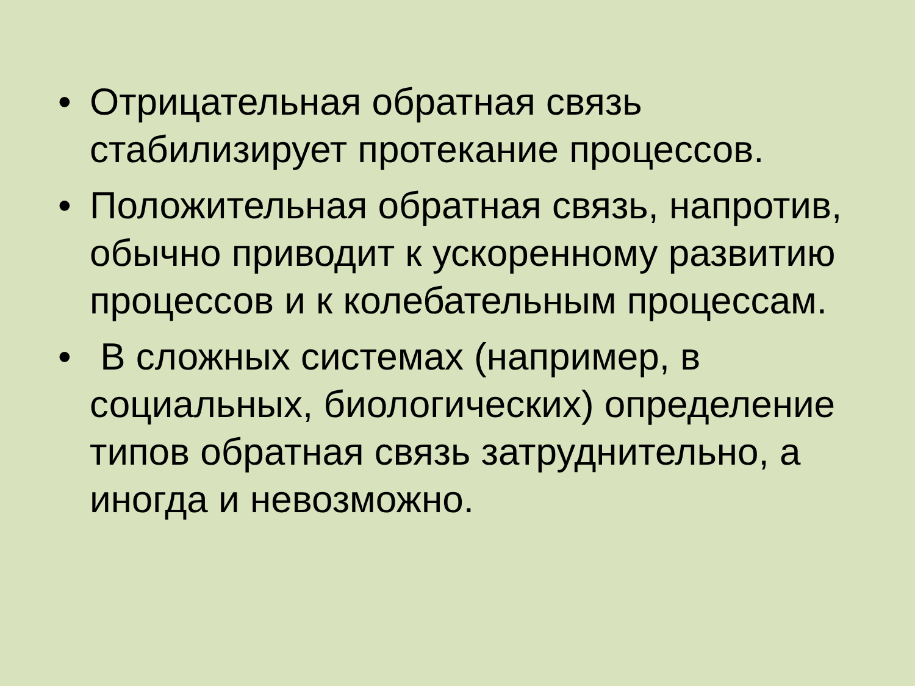• Отрицательная обратная связь стабилизирует протекание процессов.
• Положительная обратная связь, напротив, обычно приводит к ускоренному развитию процессов и к колебательным процессам.
• В сложных системах (например, в социальных, биологических) определение типов обратная связь затруднительно, а иногда и невозможно.